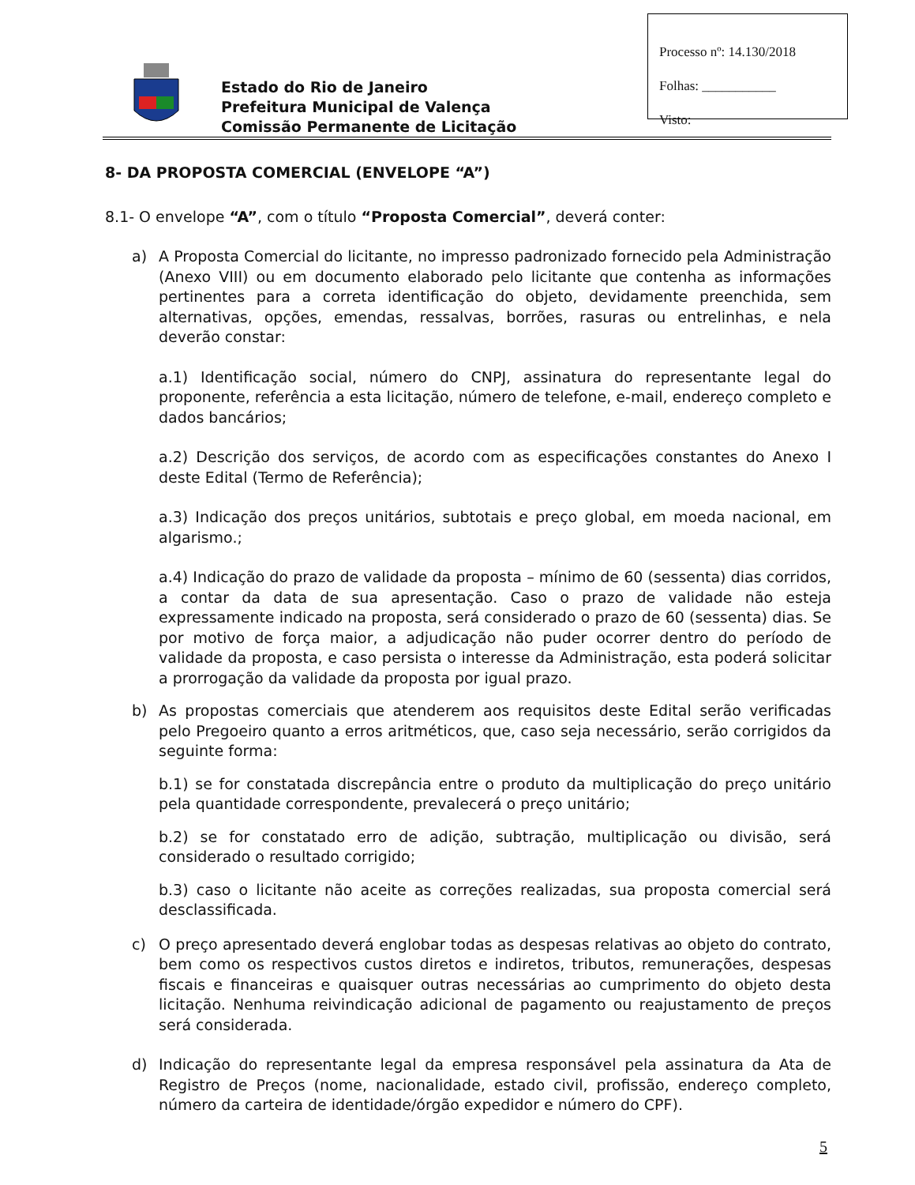Estado do Rio de Janeiro
Prefeitura Municipal de Valença
Comissão Permanente de Licitação
Processo nº: 14.130/2018
Folhas: ___________
Visto:
8- DA PROPOSTA COMERCIAL (ENVELOPE “A”)
8.1- O envelope “A”, com o título “Proposta Comercial”, deverá conter:
a) A Proposta Comercial do licitante, no impresso padronizado fornecido pela Administração (Anexo VIII) ou em documento elaborado pelo licitante que contenha as informações pertinentes para a correta identificação do objeto, devidamente preenchida, sem alternativas, opções, emendas, ressalvas, borrões, rasuras ou entrelinhas, e nela deverão constar:
a.1) Identificação social, número do CNPJ, assinatura do representante legal do proponente, referência a esta licitação, número de telefone, e-mail, endereço completo e dados bancários;
a.2) Descrição dos serviços, de acordo com as especificações constantes do Anexo I deste Edital (Termo de Referência);
a.3) Indicação dos preços unitários, subtotais e preço global, em moeda nacional, em algarismo.;
a.4) Indicação do prazo de validade da proposta – mínimo de 60 (sessenta) dias corridos, a contar da data de sua apresentação. Caso o prazo de validade não esteja expressamente indicado na proposta, será considerado o prazo de 60 (sessenta) dias. Se por motivo de força maior, a adjudicação não puder ocorrer dentro do período de validade da proposta, e caso persista o interesse da Administração, esta poderá solicitar a prorrogação da validade da proposta por igual prazo.
b) As propostas comerciais que atenderem aos requisitos deste Edital serão verificadas pelo Pregoeiro quanto a erros aritméticos, que, caso seja necessário, serão corrigidos da seguinte forma:
b.1) se for constatada discrepância entre o produto da multiplicação do preço unitário pela quantidade correspondente, prevalecerá o preço unitário;
b.2) se for constatado erro de adição, subtração, multiplicação ou divisão, será considerado o resultado corrigido;
b.3) caso o licitante não aceite as correções realizadas, sua proposta comercial será desclassificada.
c) O preço apresentado deverá englobar todas as despesas relativas ao objeto do contrato, bem como os respectivos custos diretos e indiretos, tributos, remunerações, despesas fiscais e financeiras e quaisquer outras necessárias ao cumprimento do objeto desta licitação. Nenhuma reivindicação adicional de pagamento ou reajustamento de preços será considerada.
d) Indicação do representante legal da empresa responsável pela assinatura da Ata de Registro de Preços (nome, nacionalidade, estado civil, profissão, endereço completo, número da carteira de identidade/órgão expedidor e número do CPF).
5